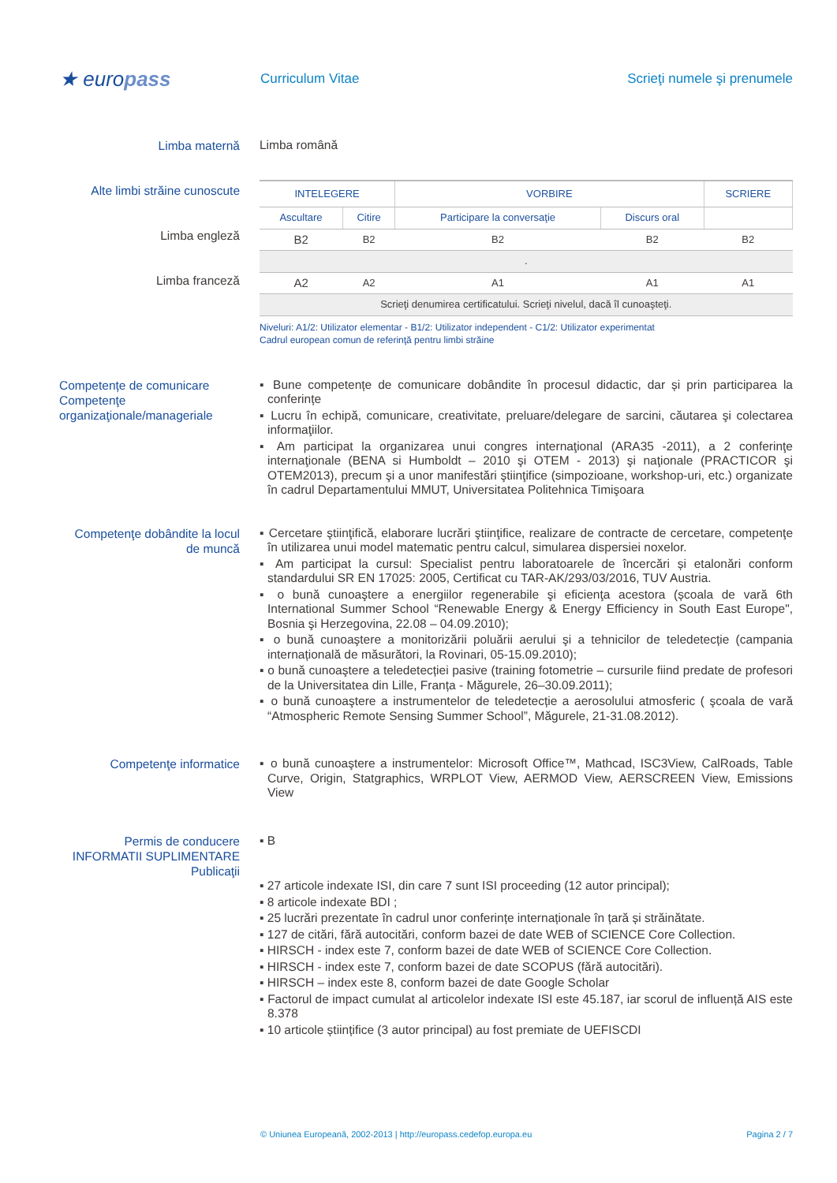★ europass
Curriculum Vitae Scrieţi numele şi prenumele
Limba maternă
Limba română
Alte limbi străine cunoscute
Limba engleză
Limba franceză
| INTELEGERE | | VORBIRE | | SCRIERE |
| Ascultare | Citire | Participare la conversaţie | Discurs oral | |
| B2 | B2 | B2 | B2 | B2 |
| . | | | | |
| A2 | A2 | A1 | A1 | A1 |
| Scrieţi denumirea certificatului. Scrieţi nivelul, dacă îl cunoaşteţi. | | | | |
Niveluri: A1/2: Utilizator elementar - B1/2: Utilizator independent - C1/2: Utilizator experimentat
Cadrul european comun de referinţă pentru limbi străine
Competențe de comunicare
Competenţe organizaţionale/manageriale
▪ Bune competențe de comunicare dobândite în procesul didactic, dar și prin participarea la conferințe
▪ Lucru în echipă, comunicare, creativitate, preluare/delegare de sarcini, căutarea şi colectarea informaţiilor.
▪ Am participat la organizarea unui congres internaţional (ARA35 -2011), a 2 conferinţe internaţionale (BENA si Humboldt – 2010 şi OTEM - 2013) şi naţionale (PRACTICOR şi OTEM2013), precum şi a unor manifestări ştiinţifice (simpozioane, workshop-uri, etc.) organizate în cadrul Departamentului MMUT, Universitatea Politehnica Timişoara
Competenţe dobândite la locul de muncă
▪ Cercetare ştiinţifică, elaborare lucrări ştiinţifice, realizare de contracte de cercetare, competenţe în utilizarea unui model matematic pentru calcul, simularea dispersiei noxelor.
▪ Am participat la cursul: Specialist pentru laboratoarele de încercări și etalonări conform standardului SR EN 17025: 2005, Certificat cu TAR-AK/293/03/2016, TUV Austria.
▪ o bună cunoaştere a energiilor regenerabile şi eficienţa acestora (școala de vară 6th International Summer School “Renewable Energy & Energy Efficiency in South East Europe", Bosnia şi Herzegovina, 22.08 – 04.09.2010);
▪ o bună cunoaştere a monitorizării poluării aerului şi a tehnicilor de teledetecție (campania internațională de măsurători, la Rovinari, 05-15.09.2010);
▪ o bună cunoaştere a teledetecției pasive (training fotometrie – cursurile fiind predate de profesori de la Universitatea din Lille, Franța - Măgurele, 26–30.09.2011);
▪ o bună cunoaştere a instrumentelor de teledetecție a aerosolului atmosferic ( şcoala de vară “Atmospheric Remote Sensing Summer School”, Măgurele, 21-31.08.2012).
Competenţe informatice
▪ o bună cunoaştere a instrumentelor: Microsoft Office™, Mathcad, ISC3View, CalRoads, Table Curve, Origin, Statgraphics, WRPLOT View, AERMOD View, AERSCREEN View, Emissions View
Permis de conducere
INFORMATII SUPLIMENTARE
Publicaţii
▪ B
▪ 27 articole indexate ISI, din care 7 sunt ISI proceeding (12 autor principal);
▪ 8 articole indexate BDI ;
▪ 25 lucrări prezentate în cadrul unor conferințe internaționale în țară și străinătate.
▪ 127 de citări, fără autocitări, conform bazei de date WEB of SCIENCE Core Collection.
▪ HIRSCH - index este 7, conform bazei de date WEB of SCIENCE Core Collection.
▪ HIRSCH - index este 7, conform bazei de date SCOPUS (fără autocitări).
▪ HIRSCH – index este 8, conform bazei de date Google Scholar
▪ Factorul de impact cumulat al articolelor indexate ISI este 45.187, iar scorul de influență AIS este 8.378
▪ 10 articole științifice (3 autor principal) au fost premiate de UEFISCDI
© Uniunea Europeană, 2002-2013 | http://europass.cedefop.europa.eu Pagina 2 / 7